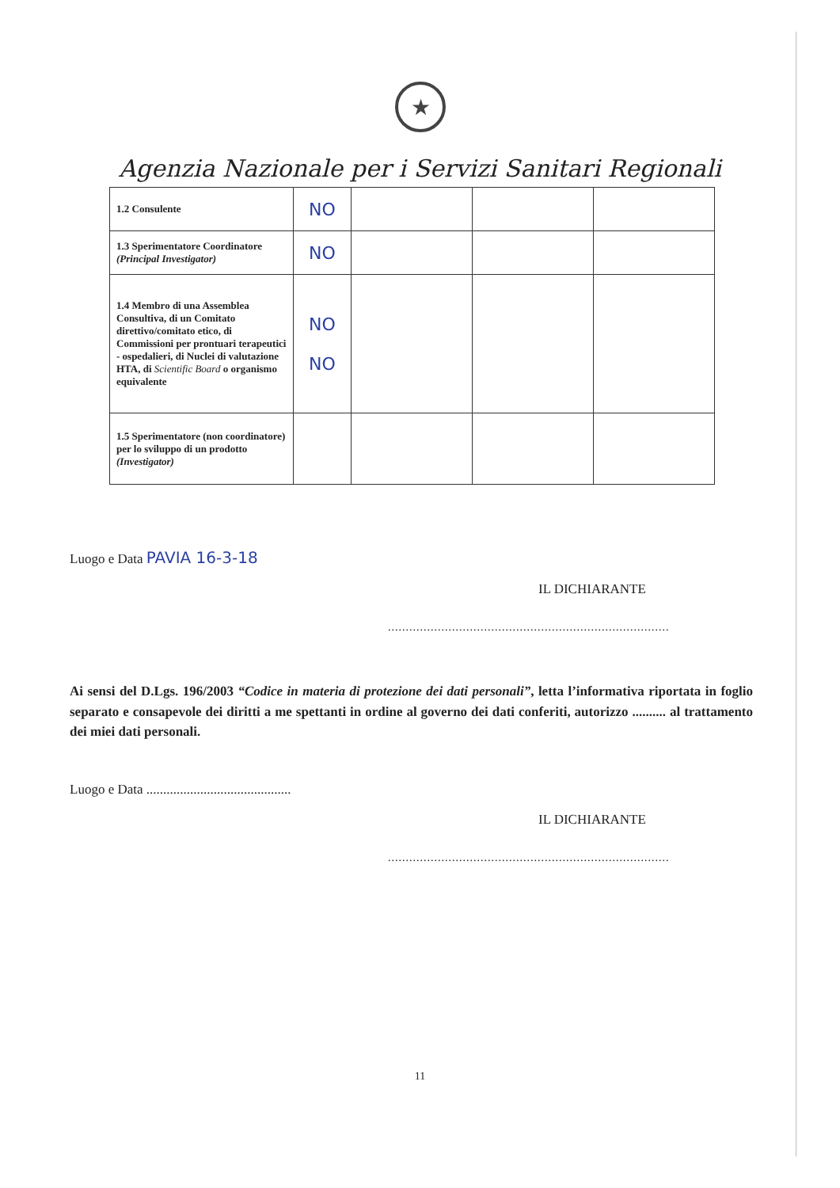★
Agenzia Nazionale per i Servizi Sanitari Regionali
| 1.2 Consulente | NO | | | |
| 1.3 Sperimentatore Coordinatore (Principal Investigator) | NO | | | |
| 1.4 Membro di una Assemblea Consultiva, di un Comitato direttivo/comitato etico, di Commissioni per prontuari terapeutici - ospedalieri, di Nuclei di valutazione HTA, di Scientific Board o organismo equivalente | NO NO | | | |
| 1.5 Sperimentatore (non coordinatore) per lo sviluppo di un prodotto (Investigator) | | | | |
Luogo e Data PAVIA 16-3-18
IL DICHIARANTE
...............................................................................
Ai sensi del D.Lgs. 196/2003 “Codice in materia di protezione dei dati personali”, letta l’informativa riportata in foglio separato e consapevole dei diritti a me spettanti in ordine al governo dei dati conferiti, autorizzo .......... al trattamento dei miei dati personali.
Luogo e Data ...........................................
IL DICHIARANTE
...............................................................................
11